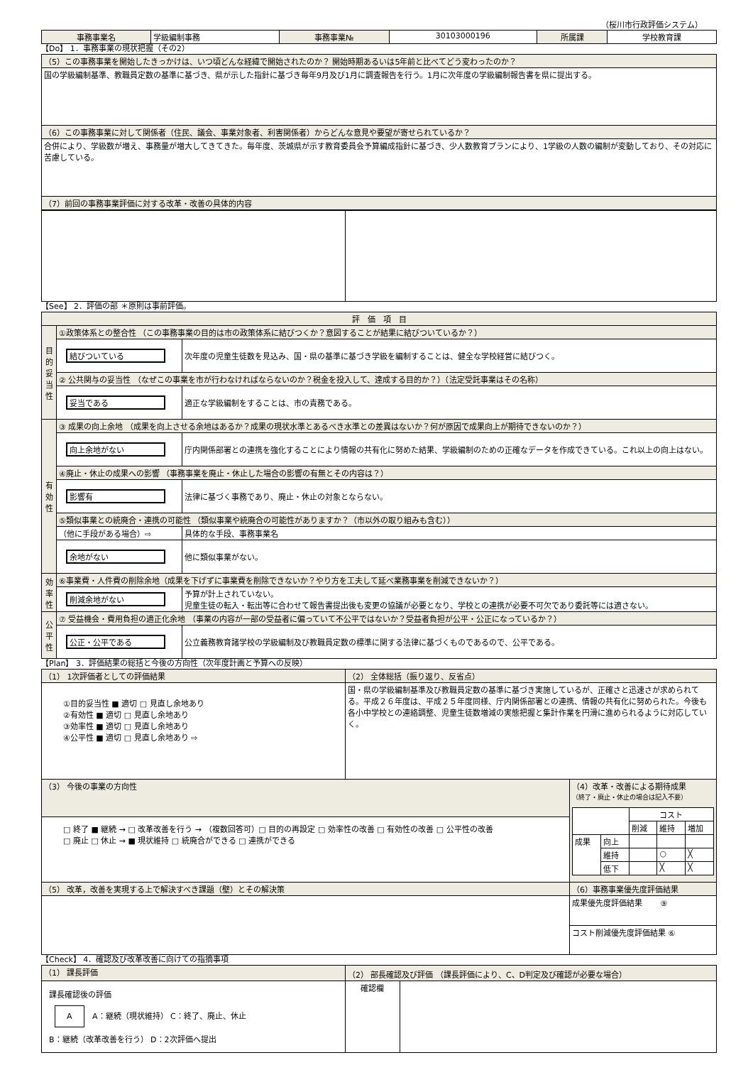（桜川市行政評価システム）
| 事務事業名 | 学級編制事務 | 事務事業№ | 30103000196 | 所属課 | 学校教育課 |
【Do】 1．事務事業の現状把握（その2）
| （5）この事務事業を開始したきっかけは、いつ頃どんな経緯で開始されたのか？ 開始時期あるいは5年前と比べてどう変わったのか？ |
| 国の学級編制基準、教職員定数の基準に基づき、県が示した指針に基づき毎年9月及び1月に調査報告を行う。1月に次年度の学級編制報告書を県に提出する。 |
| （6）この事務事業に対して関係者（住民、議会、事業対象者、利害関係者）からどんな意見や要望が寄せられているか？ |
| 合併により、学級数が増え、事務量が増大してきてきた。毎年度、茨城県が示す教育委員会予算編成指針に基づき、少人数教育プランにより、1学級の人数の編制が変動しており、その対応に苦慮している。 |
| （7）前回の事務事業評価に対する改革・改善の具体的内容 |
【See】 2．評価の部 ＊原則は事前評価。
| 評 価 項 目 | | |
| 目的妥当性 | ①政策体系との整合性 （この事務事業の目的は市の政策体系に結びつくか？意図することが結果に結びついているか？） | |
| | 結びついている | 次年度の児童生徒数を見込み、国・県の基準に基づき学級を編制することは、健全な学校経営に結びつく。 |
| | ② 公共関与の妥当性 （なぜこの事業を市が行わなければならないのか？税金を投入して、達成する目的か？）（法定受託事業はその名称） | |
| | 妥当である | 適正な学級編制をすることは、市の責務である。 |
| 有効性 | ③ 成果の向上余地 （成果を向上させる余地はあるか？成果の現状水準とあるべき水準との差異はないか？何が原因で成果向上が期待できないのか？） | |
| | 向上余地がない | 庁内関係部署との連携を強化することにより情報の共有化に努めた結果、学級編制のための正確なデータを作成できている。これ以上の向上はない。 |
| | ④廃止・休止の成果への影響 （事務事業を廃止・休止した場合の影響の有無とその内容は？） | |
| | 影響有 | 法律に基づく事務であり、廃止・休止の対象とならない。 |
| | ⑤類似事業との統廃合・連携の可能性 （類似事業や統廃合の可能性がありますか？（市以外の取り組みも含む）） | |
| | （他に手段がある場合）⇨ | 具体的な手段、事務事業名 |
| | 余地がない | 他に類似事業がない。 |
| 効率性 | ⑥事業費・人件費の削除余地（成果を下げずに事業費を削除できないか？やり方を工夫して延べ業務事業を削減できないか？） | |
| | 削減余地がない | 予算が計上されていない。 児童生徒の転入・転出等に合わせて報告書提出後も変更の協議が必要となり、学校との連携が必要不可欠であり委託等には適さない。 |
| 公平性 | ⑦ 受益機会・費用負担の適正化余地 （事業の内容が一部の受益者に偏っていて不公平ではないか？受益者負担が公平・公正になっているか？） | |
| | 公正・公平である | 公立義務教育諸学校の学級編制及び教職員定数の標準に関する法律に基づくものであるので、公平である。 |
【Plan】 3．評価結果の総括と今後の方向性（次年度計画と予算への反映）
| （1） 1次評価者としての評価結果 | （2） 全体総括（振り返り、反省点） | |
| ①目的妥当性 ■ 適切 □ 見直し余地あり ②有効性 ■ 適切 □ 見直し余地あり ③効率性 ■ 適切 □ 見直し余地あり ④公平性 ■ 適切 □ 見直し余地あり ⇨ | 国・県の学級編制基準及び教職員定数の基準に基づき実施しているが、正確さと迅速さが求められてる。平成２６年度は、平成２５年度同様、庁内関係部署との連携、情報の共有化に努められた。今後も各小中学校との連絡調整、児童生徒数増減の実態把握と集計作業を円滑に進められるように対応していく。 | |
| （3） 今後の事業の方向性 | | （4）改革・改善による期待成果 （終了・廃止・休止の場合は記入不要） / / / コスト / / / / / / 削減 / 維持 / 増加 / / 成果 / 向上 / / / / / / 維持 / / ○ / ╳ / / / 低下 / / ╳ / ╳ / |
| □ 終了 ■ 継続 → □ 改革改善を行う → （複数回答可）□ 目的の再設定 □ 効率性の改善 □ 有効性の改善 □ 公平性の改善 □ 廃止 □ 休止 → ■ 現状維持 □ 統廃合ができる □ 連携ができる | | |
| （5） 改革，改善を実現する上で解決すべき課題（壁）とその解決策 | | （6）事務事業優先度評価結果 |
| | | 成果優先度評価結果 ⑨ |
| | | コスト削減優先度評価結果 ⑥ |
【Check】 4．確認及び改革改善に向けての指摘事項
| （1） 課長評価 | （2） 部長確認及び評価 （課長評価により、C、D判定及び確認が必要な場合） | |
| 課長確認後の評価 A A：継続（現状維持） C：終了、廃止、休止 B：継続（改革改善を行う） D：2次評価へ提出 | 確認欄 | |